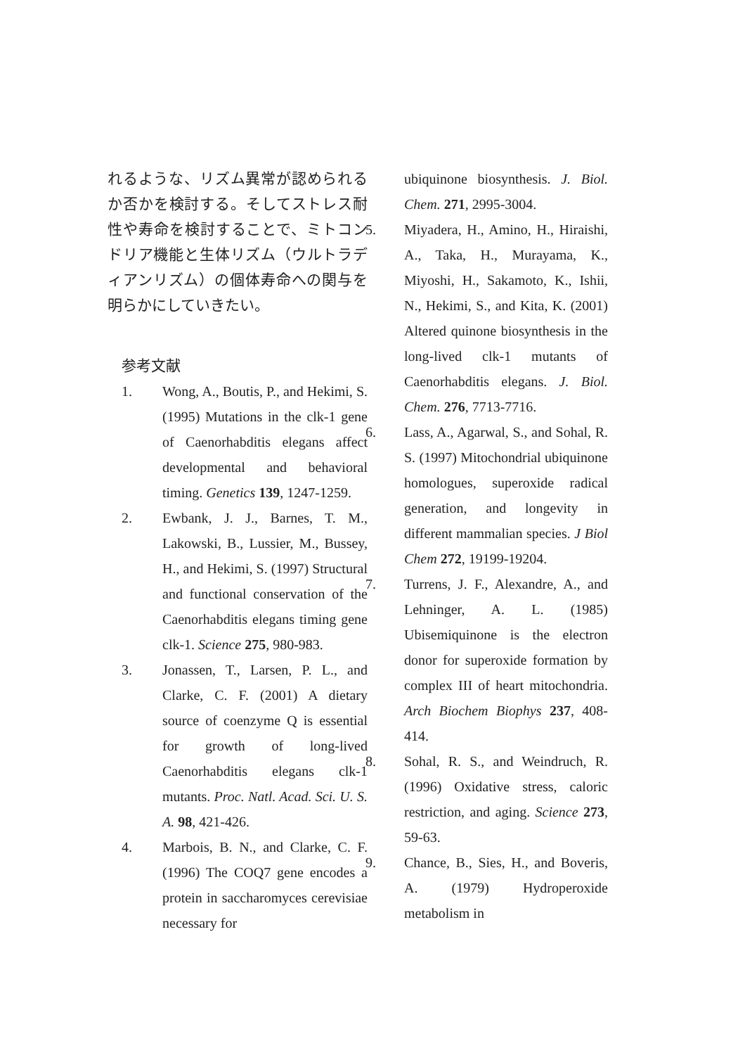れるような、リズム異常が認められるか否かを検討する。そしてストレス耐性や寿命を検討することで、ミトコンドリア機能と生体リズム（ウルトラディアンリズム）の個体寿命への関与を明らかにしていきたい。
参考文献
1. Wong, A., Boutis, P., and Hekimi, S. (1995) Mutations in the clk-1 gene of Caenorhabditis elegans affect developmental and behavioral timing. Genetics 139, 1247-1259.
2. Ewbank, J. J., Barnes, T. M., Lakowski, B., Lussier, M., Bussey, H., and Hekimi, S. (1997) Structural and functional conservation of the Caenorhabditis elegans timing gene clk-1. Science 275, 980-983.
3. Jonassen, T., Larsen, P. L., and Clarke, C. F. (2001) A dietary source of coenzyme Q is essential for growth of long-lived Caenorhabditis elegans clk-1 mutants. Proc. Natl. Acad. Sci. U. S. A. 98, 421-426.
4. Marbois, B. N., and Clarke, C. F. (1996) The COQ7 gene encodes a protein in saccharomyces cerevisiae necessary for
ubiquinone biosynthesis. J. Biol. Chem. 271, 2995-3004.
5. Miyadera, H., Amino, H., Hiraishi, A., Taka, H., Murayama, K., Miyoshi, H., Sakamoto, K., Ishii, N., Hekimi, S., and Kita, K. (2001) Altered quinone biosynthesis in the long-lived clk-1 mutants of Caenorhabditis elegans. J. Biol. Chem. 276, 7713-7716.
6. Lass, A., Agarwal, S., and Sohal, R. S. (1997) Mitochondrial ubiquinone homologues, superoxide radical generation, and longevity in different mammalian species. J Biol Chem 272, 19199-19204.
7. Turrens, J. F., Alexandre, A., and Lehninger, A. L. (1985) Ubisemiquinone is the electron donor for superoxide formation by complex III of heart mitochondria. Arch Biochem Biophys 237, 408-414.
8. Sohal, R. S., and Weindruch, R. (1996) Oxidative stress, caloric restriction, and aging. Science 273, 59-63.
9. Chance, B., Sies, H., and Boveris, A. (1979) Hydroperoxide metabolism in